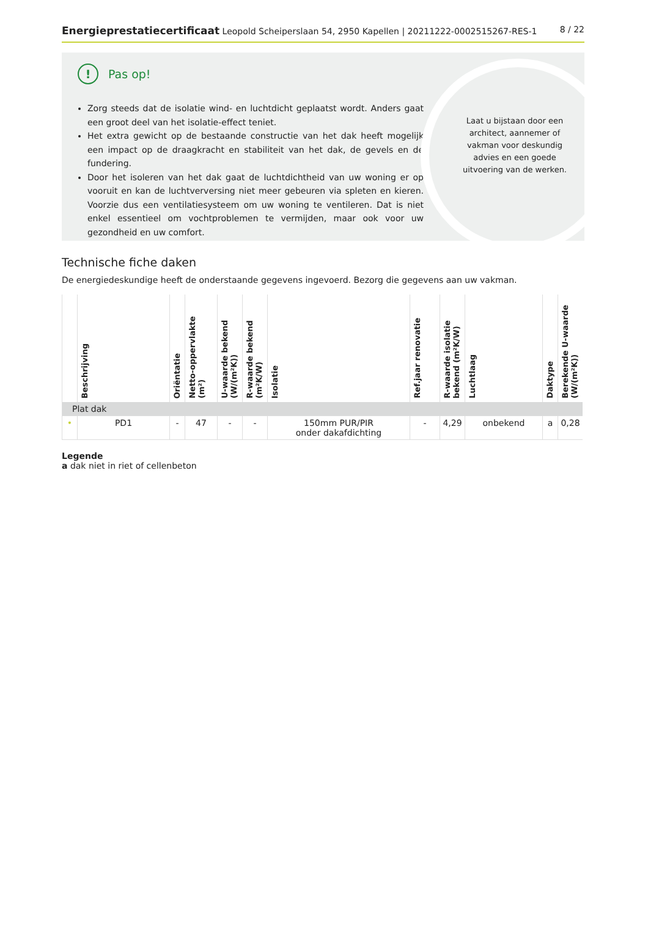Energieprestatiecertificaat Leopold Scheiperslaan 54, 2950 Kapellen | 20211222-0002515267-RES-1
8 / 22
! Pas op!
Zorg steeds dat de isolatie wind- en luchtdicht geplaatst wordt. Anders gaat een groot deel van het isolatie-effect teniet.
Het extra gewicht op de bestaande constructie van het dak heeft mogelijk een impact op de draagkracht en stabiliteit van het dak, de gevels en de fundering.
Door het isoleren van het dak gaat de luchtdichtheid van uw woning er op vooruit en kan de luchtverversing niet meer gebeuren via spleten en kieren. Voorzie dus een ventilatiesysteem om uw woning te ventileren. Dat is niet enkel essentieel om vochtproblemen te vermijden, maar ook voor uw gezondheid en uw comfort.
Laat u bijstaan door een architect, aannemer of vakman voor deskundig advies en een goede uitvoering van de werken.
Technische fiche daken
De energiedeskundige heeft de onderstaande gegevens ingevoerd. Bezorg die gegevens aan uw vakman.
| | Beschrijving | Oriëntatie | Netto-oppervlakte (m²) | U-waarde bekend (W/(m²K)) | R-waarde bekend (m²K/W) | Isolatie | Ref.jaar renovatie | R-waarde isolatie bekend (m²K/W) | Luchtlaag | Daktype | Berekende U-waarde (W/(m²K)) |
| --- | --- | --- | --- | --- | --- | --- | --- | --- | --- | --- | --- |
| Plat dak | | | | | | | | | | | |
| • | PD1 | - | 47 | - | - | 150mm PUR/PIR onder dakafdichting | - | 4,29 | onbekend | a | 0,28 |
Legende
a dak niet in riet of cellenbeton